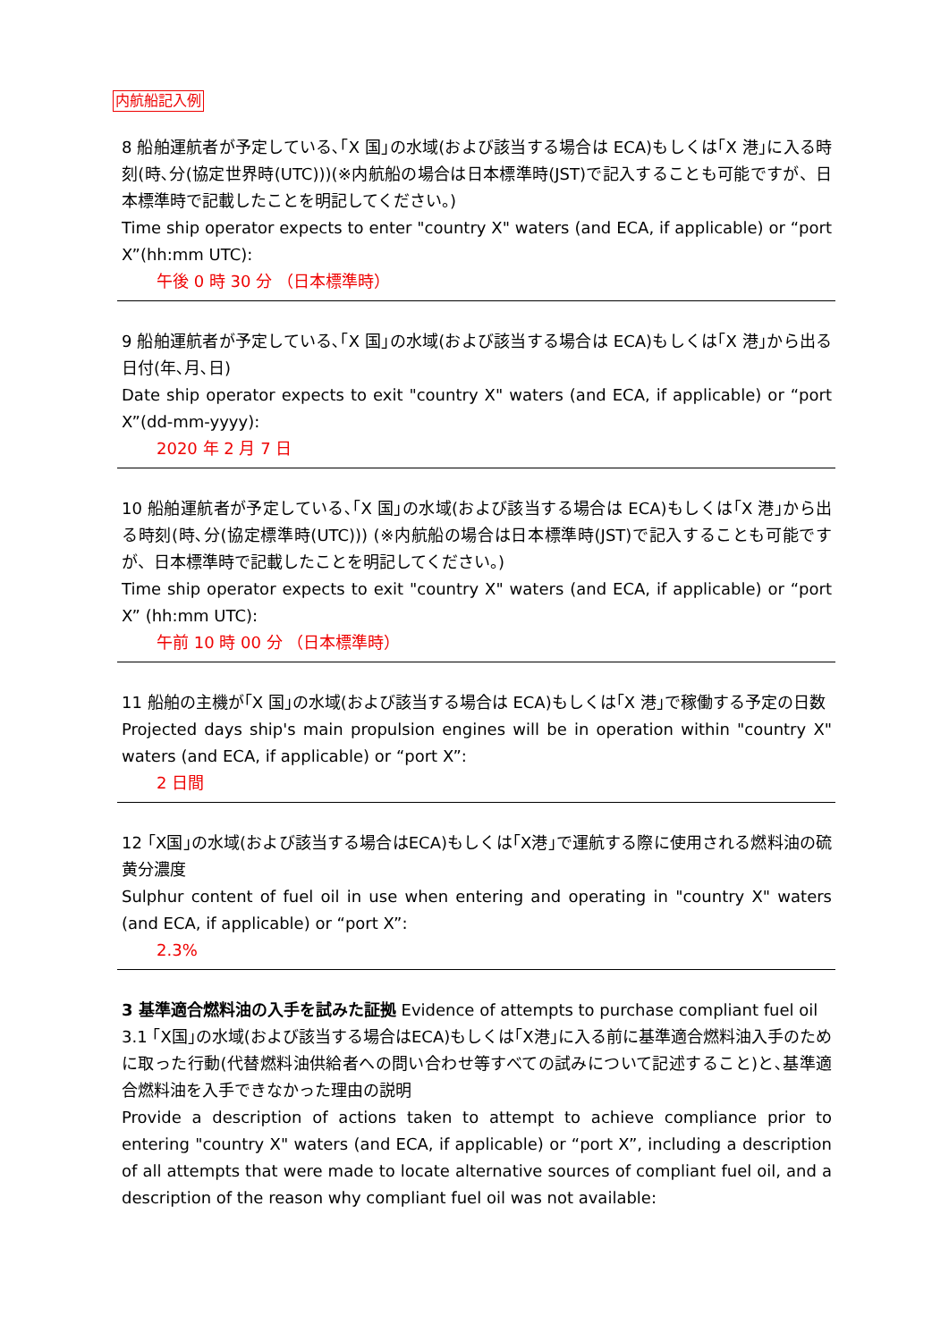内航船記入例
8 船舶運航者が予定している､｢X 国｣の水域(および該当する場合は ECA)もしくは｢X 港｣に入る時刻(時､分(協定世界時(UTC)))(※内航船の場合は日本標準時(JST)で記入することも可能ですが、日本標準時で記載したことを明記してください。)
Time ship operator expects to enter "country X" waters (and ECA, if applicable) or “port X”(hh:mm UTC):
午後 0 時 30 分 （日本標準時）
9 船舶運航者が予定している､｢X 国｣の水域(および該当する場合は ECA)もしくは｢X 港｣から出る日付(年､月､日)
Date ship operator expects to exit "country X" waters (and ECA, if applicable) or “port X”(dd-mm-yyyy):
2020 年 2 月 7 日
10 船舶運航者が予定している､｢X 国｣の水域(および該当する場合は ECA)もしくは｢X 港｣から出る時刻(時､分(協定標準時(UTC))) (※内航船の場合は日本標準時(JST)で記入することも可能ですが、日本標準時で記載したことを明記してください。)
Time ship operator expects to exit "country X" waters (and ECA, if applicable) or “port X” (hh:mm UTC):
午前 10 時 00 分 （日本標準時）
11 船舶の主機が｢X 国｣の水域(および該当する場合は ECA)もしくは｢X 港｣で稼働する予定の日数
Projected days ship's main propulsion engines will be in operation within "country X" waters (and ECA, if applicable) or “port X”:
2 日間
12 ｢X国｣の水域(および該当する場合はECA)もしくは｢X港｣で運航する際に使用される燃料油の硫黄分濃度
Sulphur content of fuel oil in use when entering and operating in "country X" waters (and ECA, if applicable) or “port X”:
2.3%
3 基準適合燃料油の入手を試みた証拠 Evidence of attempts to purchase compliant fuel oil
3.1 ｢X国｣の水域(および該当する場合はECA)もしくは｢X港｣に入る前に基準適合燃料油入手のために取った行動(代替燃料油供給者への問い合わせ等すべての試みについて記述すること)と､基準適合燃料油を入手できなかった理由の説明
Provide a description of actions taken to attempt to achieve compliance prior to entering "country X" waters (and ECA, if applicable) or “port X”, including a description of all attempts that were made to locate alternative sources of compliant fuel oil, and a description of the reason why compliant fuel oil was not available: